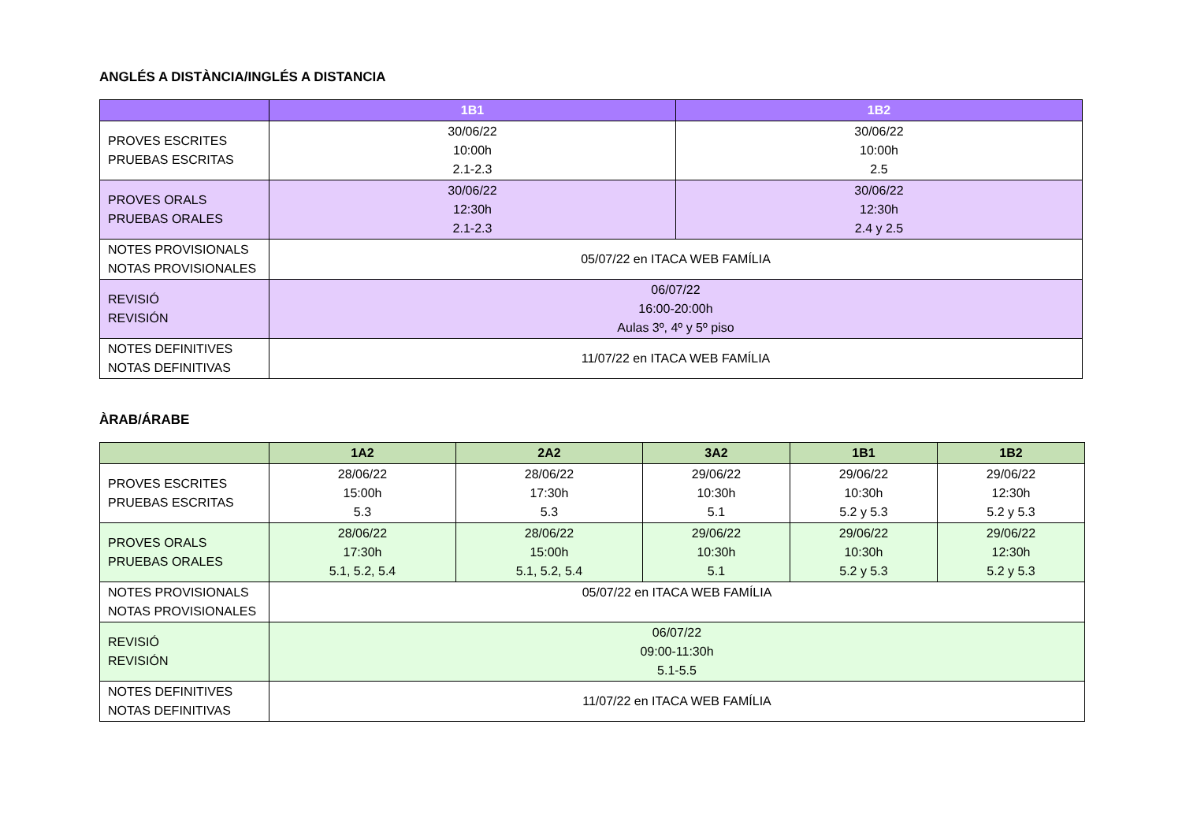ANGLÉS A DISTÀNCIA/INGLÉS A DISTANCIA
| | 1B1 | 1B2 |
| --- | --- | --- |
| PROVES ESCRITES PRUEBAS ESCRITAS | 30/06/22 10:00h 2.1-2.3 | 30/06/22 10:00h 2.5 |
| PROVES ORALS PRUEBAS ORALES | 30/06/22 12:30h 2.1-2.3 | 30/06/22 12:30h 2.4 y 2.5 |
| NOTES PROVISIONALS NOTAS PROVISIONALES | 05/07/22 en ITACA WEB FAMÍLIA | |
| REVISIÓ REVISIÓN | 06/07/22 16:00-20:00h Aulas 3º, 4º y 5º piso | |
| NOTES DEFINITIVES NOTAS DEFINITIVAS | 11/07/22 en ITACA WEB FAMÍLIA | |
ÀRAB/ÁRABE
| | 1A2 | 2A2 | 3A2 | 1B1 | 1B2 |
| --- | --- | --- | --- | --- | --- |
| PROVES ESCRITES PRUEBAS ESCRITAS | 28/06/22 15:00h 5.3 | 28/06/22 17:30h 5.3 | 29/06/22 10:30h 5.1 | 29/06/22 10:30h 5.2 y 5.3 | 29/06/22 12:30h 5.2 y 5.3 |
| PROVES ORALS PRUEBAS ORALES | 28/06/22 17:30h 5.1, 5.2, 5.4 | 28/06/22 15:00h 5.1, 5.2, 5.4 | 29/06/22 10:30h 5.1 | 29/06/22 10:30h 5.2 y 5.3 | 29/06/22 12:30h 5.2 y 5.3 |
| NOTES PROVISIONALS NOTAS PROVISIONALES | 05/07/22 en ITACA WEB FAMÍLIA | | | | |
| REVISIÓ REVISIÓN | 06/07/22 09:00-11:30h 5.1-5.5 | | | | |
| NOTES DEFINITIVES NOTAS DEFINITIVAS | 11/07/22 en ITACA WEB FAMÍLIA | | | | |